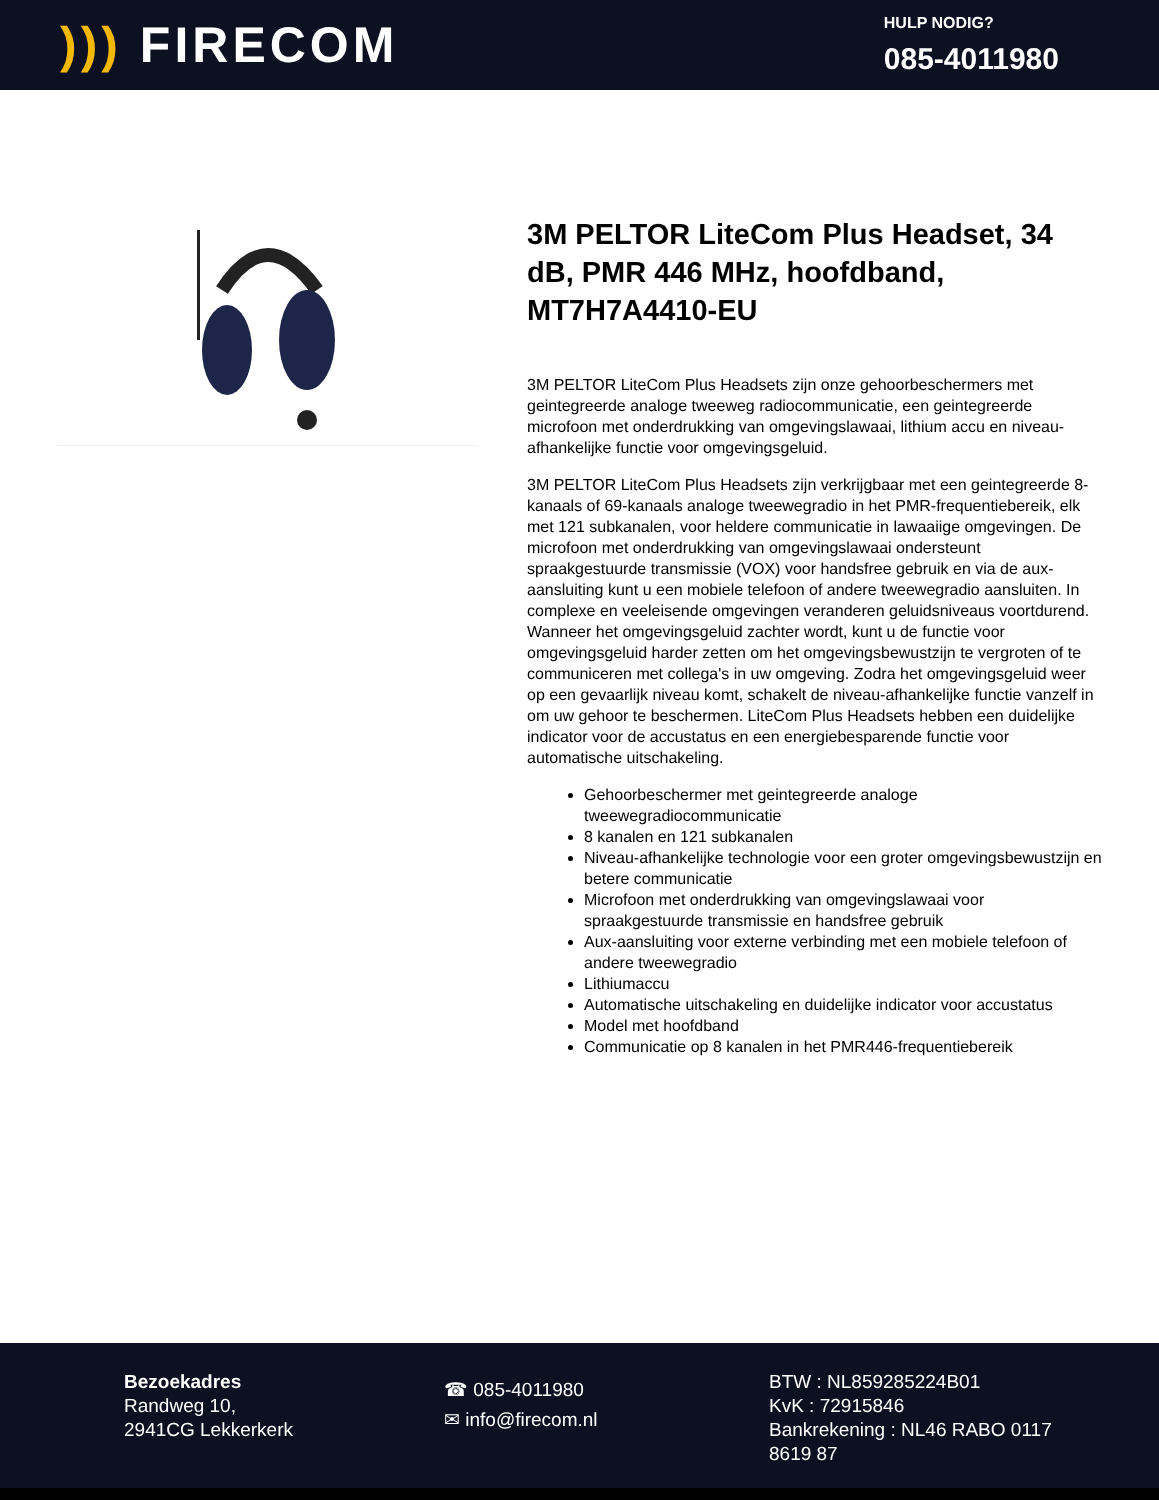))) FIRECOM
HULP NODIG?
085-4011980
3M PELTOR LiteCom Plus Headset, 34 dB, PMR 446 MHz, hoofdband, MT7H7A4410-EU
3M PELTOR LiteCom Plus Headsets zijn onze gehoorbeschermers met geintegreerde analoge tweeweg radiocommunicatie, een geintegreerde microfoon met onderdrukking van omgevingslawaai, lithium accu en niveau-afhankelijke functie voor omgevingsgeluid.
3M PELTOR LiteCom Plus Headsets zijn verkrijgbaar met een geintegreerde 8-kanaals of 69-kanaals analoge tweewegradio in het PMR-frequentiebereik, elk met 121 subkanalen, voor heldere communicatie in lawaaiige omgevingen. De microfoon met onderdrukking van omgevingslawaai ondersteunt spraakgestuurde transmissie (VOX) voor handsfree gebruik en via de aux-aansluiting kunt u een mobiele telefoon of andere tweewegradio aansluiten. In complexe en veeleisende omgevingen veranderen geluidsniveaus voortdurend. Wanneer het omgevingsgeluid zachter wordt, kunt u de functie voor omgevingsgeluid harder zetten om het omgevingsbewustzijn te vergroten of te communiceren met collega's in uw omgeving. Zodra het omgevingsgeluid weer op een gevaarlijk niveau komt, schakelt de niveau-afhankelijke functie vanzelf in om uw gehoor te beschermen. LiteCom Plus Headsets hebben een duidelijke indicator voor de accustatus en een energiebesparende functie voor automatische uitschakeling.
Gehoorbeschermer met geintegreerde analoge tweewegradiocommunicatie
8 kanalen en 121 subkanalen
Niveau-afhankelijke technologie voor een groter omgevingsbewustzijn en betere communicatie
Microfoon met onderdrukking van omgevingslawaai voor spraakgestuurde transmissie en handsfree gebruik
Aux-aansluiting voor externe verbinding met een mobiele telefoon of andere tweewegradio
Lithiumaccu
Automatische uitschakeling en duidelijke indicator voor accustatus
Model met hoofdband
Communicatie op 8 kanalen in het PMR446-frequentiebereik
Bezoekadres
Randweg 10,
2941CG Lekkerkerk
☎ 085-4011980
✉ info@firecom.nl
BTW : NL859285224B01
KvK : 72915846
Bankrekening : NL46 RABO 0117 8619 87